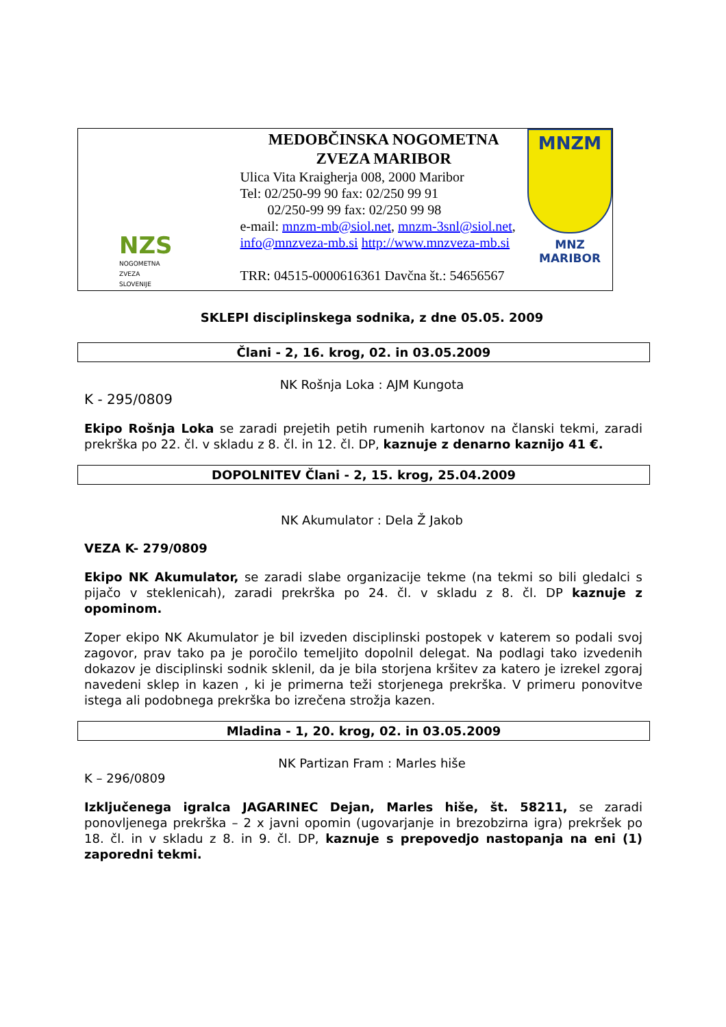NZS
NOGOMETNA
ZVEZA
SLOVENIJE
MEDOBČINSKA NOGOMETNA
ZVEZA MARIBOR
Ulica Vita Kraigherja 008, 2000 Maribor
Tel: 02/250-99 90 fax: 02/250 99 91
02/250-99 99 fax: 02/250 99 98
e-mail: mnzm-mb@siol.net, mnzm-3snl@siol.net,
info@mnzveza-mb.si http://www.mnzveza-mb.si
TRR: 04515-0000616361 Davčna št.: 54656567
MNZM
MNZ MARIBOR
SKLEPI disciplinskega sodnika, z dne 05.05. 2009
Člani - 2, 16. krog, 02. in 03.05.2009
NK Rošnja Loka : AJM Kungota
K - 295/0809
Ekipo Rošnja Loka se zaradi prejetih petih rumenih kartonov na članski tekmi, zaradi prekrška po 22. čl. v skladu z 8. čl. in 12. čl. DP, kaznuje z denarno kaznijo 41 €.
DOPOLNITEV Člani - 2, 15. krog, 25.04.2009
NK Akumulator : Dela Ž Jakob
VEZA K- 279/0809
Ekipo NK Akumulator, se zaradi slabe organizacije tekme (na tekmi so bili gledalci s pijačo v steklenicah), zaradi prekrška po 24. čl. v skladu z 8. čl. DP kaznuje z opominom.
Zoper ekipo NK Akumulator je bil izveden disciplinski postopek v katerem so podali svoj zagovor, prav tako pa je poročilo temeljito dopolnil delegat. Na podlagi tako izvedenih dokazov je disciplinski sodnik sklenil, da je bila storjena kršitev za katero je izrekel zgoraj navedeni sklep in kazen , ki je primerna teži storjenega prekrška. V primeru ponovitve istega ali podobnega prekrška bo izrečena strožja kazen.
Mladina - 1, 20. krog, 02. in 03.05.2009
NK Partizan Fram : Marles hiše
K – 296/0809
Izključenega igralca JAGARINEC Dejan, Marles hiše, št. 58211, se zaradi ponovljenega prekrška – 2 x javni opomin (ugovarjanje in brezobzirna igra) prekršek po 18. čl. in v skladu z 8. in 9. čl. DP, kaznuje s prepovedjo nastopanja na eni (1) zaporedni tekmi.